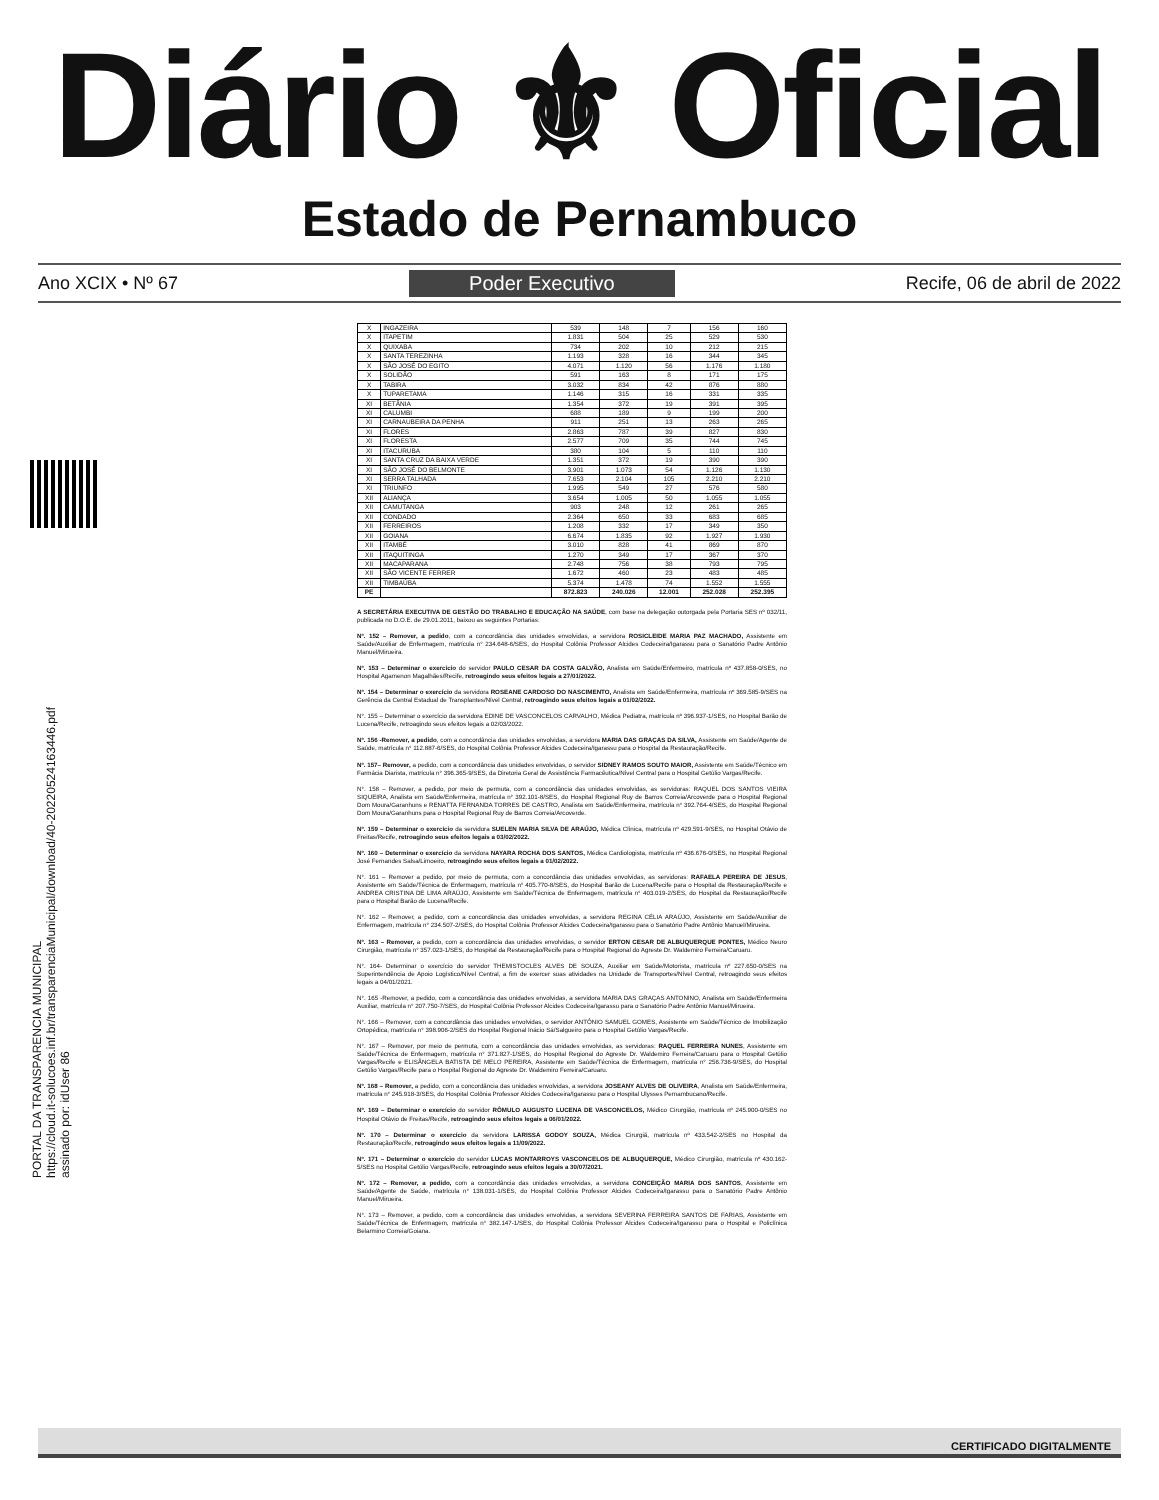Diário ⚜ Oficial
Estado de Pernambuco
Ano XCIX • Nº 67 Poder Executivo Recife, 06 de abril de 2022
PORTAL DA TRANSPARENCIA MUNICIPAL
https://cloud.it-solucoes.inf.br/transparenciaMunicipal/download/40-20220524163446.pdf
assinado por: idUser 86
| X | INGAZEIRA | 539 | 148 | 7 | 156 | 160 |
| X | ITAPETIM | 1.831 | 504 | 25 | 529 | 530 |
| X | QUIXABA | 734 | 202 | 10 | 212 | 215 |
| X | SANTA TEREZINHA | 1.193 | 328 | 16 | 344 | 345 |
| X | SÃO JOSÉ DO EGITO | 4.071 | 1.120 | 56 | 1.176 | 1.180 |
| X | SOLIDÃO | 591 | 163 | 8 | 171 | 175 |
| X | TABIRA | 3.032 | 834 | 42 | 876 | 880 |
| X | TUPARETAMA | 1.146 | 315 | 16 | 331 | 335 |
| XI | BETÂNIA | 1.354 | 372 | 19 | 391 | 395 |
| XI | CALUMBI | 688 | 189 | 9 | 199 | 200 |
| XI | CARNAUBEIRA DA PENHA | 911 | 251 | 13 | 263 | 265 |
| XI | FLORES | 2.863 | 787 | 39 | 827 | 830 |
| XI | FLORESTA | 2.577 | 709 | 35 | 744 | 745 |
| XI | ITACURUBA | 380 | 104 | 5 | 110 | 110 |
| XI | SANTA CRUZ DA BAIXA VERDE | 1.351 | 372 | 19 | 390 | 390 |
| XI | SÃO JOSÉ DO BELMONTE | 3.901 | 1.073 | 54 | 1.126 | 1.130 |
| XI | SERRA TALHADA | 7.653 | 2.104 | 105 | 2.210 | 2.210 |
| XI | TRIUNFO | 1.995 | 549 | 27 | 576 | 580 |
| XII | ALIANÇA | 3.654 | 1.005 | 50 | 1.055 | 1.055 |
| XII | CAMUTANGA | 903 | 248 | 12 | 261 | 265 |
| XII | CONDADO | 2.364 | 650 | 33 | 683 | 685 |
| XII | FERREIROS | 1.208 | 332 | 17 | 349 | 350 |
| XII | GOIANA | 6.674 | 1.835 | 92 | 1.927 | 1.930 |
| XII | ITAMBÉ | 3.010 | 828 | 41 | 869 | 870 |
| XII | ITAQUITINGA | 1.270 | 349 | 17 | 367 | 370 |
| XII | MACAPARANA | 2.748 | 756 | 38 | 793 | 795 |
| XII | SÃO VICENTE FERRER | 1.672 | 460 | 23 | 483 | 485 |
| XII | TIMBAÚBA | 5.374 | 1.478 | 74 | 1.552 | 1.555 |
| PE | | 872.823 | 240.026 | 12.001 | 252.028 | 252.395 |
A SECRETÁRIA EXECUTIVA DE GESTÃO DO TRABALHO E EDUCAÇÃO NA SAÚDE, com base na delegação outorgada pela Portaria SES nº 032/11, publicada no D.O.E. de 29.01.2011, baixou as seguintes Portarias:
Nº. 152 – Remover, a pedido, com a concordância das unidades envolvidas, a servidora ROSICLEIDE MARIA PAZ MACHADO, Assistente em Saúde/Auxiliar de Enfermagem, matrícula n° 234.648-6/SES, do Hospital Colônia Professor Alcides Codeceira/Igarassu para o Sanatório Padre Antônio Manuel/Mirueira.
Nº. 153 – Determinar o exercício do servidor PAULO CESAR DA COSTA GALVÃO, Analista em Saúde/Enfermeiro, matrícula nº 437.858-0/SES, no Hospital Agamenon Magalhães/Recife, retroagindo seus efeitos legais a 27/01/2022.
Nº. 154 – Determinar o exercício da servidora ROSEANE CARDOSO DO NASCIMENTO, Analista em Saúde/Enfermeira, matrícula nº 369.585-9/SES na Gerência da Central Estadual de Transplantes/Nível Central, retroagindo seus efeitos legais a 01/02/2022.
N°. 155 – Determinar o exercício da servidora EDINE DE VASCONCELOS CARVALHO, Médica Pediatra, matrícula nº 396.937-1/SES, no Hospital Barão de Lucena/Recife, retroagindo seus efeitos legais a 02/03/2022.
Nº. 156 -Remover, a pedido, com a concordância das unidades envolvidas, a servidora MARIA DAS GRAÇAS DA SILVA, Assistente em Saúde/Agente de Saúde, matrícula n° 112.887-6/SES, do Hospital Colônia Professor Alcides Codeceira/Igarassu para o Hospital da Restauração/Recife.
Nº. 157– Remover, a pedido, com a concordância das unidades envolvidas, o servidor SIDNEY RAMOS SOUTO MAIOR, Assistente em Saúde/Técnico em Farmácia Diarista, matrícula n° 396.365-9/SES, da Diretoria Geral de Assistência Farmacêutica/Nível Central para o Hospital Getúlio Vargas/Recife.
N°. 158 – Remover, a pedido, por meio de permuta, com a concordância das unidades envolvidas, as servidoras: RAQUEL DOS SANTOS VIEIRA SIQUEIRA, Analista em Saúde/Enfermeira, matrícula n° 392.101-8/SES, do Hospital Regional Ruy de Barros Correia/Arcoverde para o Hospital Regional Dom Moura/Garanhuns e RENATTA FERNANDA TORRES DE CASTRO, Analista em Saúde/Enfermeira, matrícula n° 392.764-4/SES, do Hospital Regional Dom Moura/Garanhuns para o Hospital Regional Ruy de Barros Correia/Arcoverde.
Nº. 159 – Determinar o exercício da servidora SUELEN MARIA SILVA DE ARAÚJO, Médica Clínica, matrícula nº 429.591-9/SES, no Hospital Otávio de Freitas/Recife, retroagindo seus efeitos legais a 03/02/2022.
Nº. 160 – Determinar o exercício da servidora NAYARA ROCHA DOS SANTOS, Médica Cardiologista, matrícula nº 436.676-0/SES, no Hospital Regional José Fernandes Salsa/Limoeiro, retroagindo seus efeitos legais a 01/02/2022.
N°. 161 – Remover a pedido, por meio de permuta, com a concordância das unidades envolvidas, as servidoras: RAFAELA PEREIRA DE JESUS, Assistente em Saúde/Técnica de Enfermagem, matrícula n° 405.770-8/SES, do Hospital Barão de Lucena/Recife para o Hospital da Restauração/Recife e ANDREA CRISTINA DE LIMA ARAÚJO, Assistente em Saúde/Técnica de Enfermagem, matrícula n° 403.019-2/SES, do Hospital da Restauração/Recife para o Hospital Barão de Lucena/Recife.
N°. 162 – Remover, a pedido, com a concordância das unidades envolvidas, a servidora REGINA CÉLIA ARAÚJO, Assistente em Saúde/Auxiliar de Enfermagem, matrícula n° 234.507-2/SES, do Hospital Colônia Professor Alcides Codeceira/Igarassu para o Sanatório Padre Antônio Manuel/Mirueira.
Nº. 163 – Remover, a pedido, com a concordância das unidades envolvidas, o servidor ERTON CESAR DE ALBUQUERQUE PONTES, Médico Neuro Cirurgião, matrícula n° 357.023-1/SES, do Hospital da Restauração/Recife para o Hospital Regional do Agreste Dr. Waldemiro Ferreira/Caruaru.
N°. 164- Determinar o exercício do servidor THEMISTOCLES ALVES DE SOUZA, Auxiliar em Saúde/Motorista, matrícula nº 227.650-0/SES na Superintendência de Apoio Logístico/Nível Central, a fim de exercer suas atividades na Unidade de Transportes/Nível Central, retroagindo seus efeitos legais a 04/01/2021.
N°. 165 -Remover, a pedido, com a concordância das unidades envolvidas, a servidora MARIA DAS GRAÇAS ANTONINO, Analista em Saúde/Enfermeira Auxiliar, matrícula n° 207.750-7/SES, do Hospital Colônia Professor Alcides Codeceira/Igarassu para o Sanatório Padre Antônio Manuel/Mirueira.
N°. 166 – Remover, com a concordância das unidades envolvidas, o servidor ANTÔNIO SAMUEL GOMES, Assistente em Saúde/Técnico de Imobilização Ortopédica, matrícula n° 398.906-2/SES do Hospital Regional Inácio Sá/Salgueiro para o Hospital Getúlio Vargas/Recife.
N°. 167 – Remover, por meio de permuta, com a concordância das unidades envolvidas, as servidoras: RAQUEL FERREIRA NUNES, Assistente em Saúde/Técnica de Enfermagem, matrícula n° 371.827-1/SES, do Hospital Regional do Agreste Dr. Waldemiro Ferreira/Caruaru para o Hospital Getúlio Vargas/Recife e ELISÂNGELA BATISTA DE MELO PEREIRA, Assistente em Saúde/Técnica de Enfermagem, matrícula n° 256.736-9/SES, do Hospital Getúlio Vargas/Recife para o Hospital Regional do Agreste Dr. Waldemiro Ferreira/Caruaru.
Nº. 168 – Remover, a pedido, com a concordância das unidades envolvidas, a servidora JOSEANY ALVES DE OLIVEIRA, Analista em Saúde/Enfermeira, matrícula n° 245.918-3/SES, do Hospital Colônia Professor Alcides Codeceira/Igarassu para o Hospital Ulysses Pernambucano/Recife.
Nº. 169 – Determinar o exercício do servidor RÔMULO AUGUSTO LUCENA DE VASCONCELOS, Médico Cirurgião, matrícula nº 245.900-0/SES no Hospital Otávio de Freitas/Recife, retroagindo seus efeitos legais a 06/01/2022.
Nº. 170 – Determinar o exercício da servidora LARISSA GODOY SOUZA, Médica Cirurgiã, matrícula nº 433.542-2/SES no Hospital da Restauração/Recife, retroagindo seus efeitos legais a 11/09/2022.
Nº. 171 – Determinar o exercício do servidor LUCAS MONTARROYS VASCONCELOS DE ALBUQUERQUE, Médico Cirurgião, matrícula nº 430.162-5/SES no Hospital Getúlio Vargas/Recife, retroagindo seus efeitos legais a 30/07/2021.
Nº. 172 – Remover, a pedido, com a concordância das unidades envolvidas, a servidora CONCEIÇÃO MARIA DOS SANTOS, Assistente em Saúde/Agente de Saúde, matrícula n° 138.031-1/SES, do Hospital Colônia Professor Alcides Codeceira/Igarassu para o Sanatório Padre Antônio Manuel/Mirueira.
N°. 173 – Remover, a pedido, com a concordância das unidades envolvidas, a servidora SEVERINA FERREIRA SANTOS DE FARIAS, Assistente em Saúde/Técnica de Enfermagem, matrícula n° 382.147-1/SES, do Hospital Colônia Professor Alcides Codeceira/Igarassu para o Hospital e Policlínica Belarmino Correia/Goiana.
CERTIFICADO DIGITALMENTE